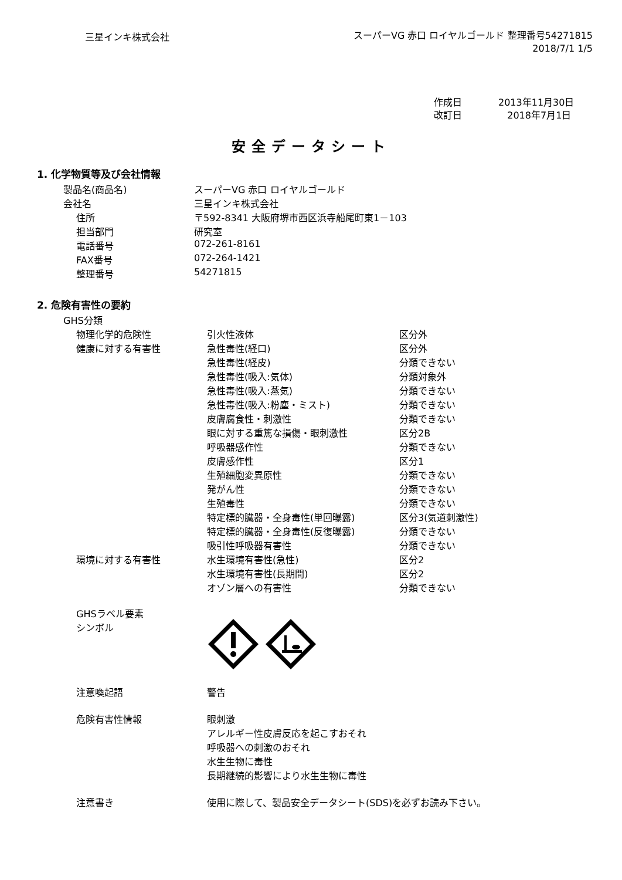三星インキ株式会社
スーパーVG 赤口 ロイヤルゴールド 整理番号54271815
2018/7/1 1/5
作成日 2013年11月30日
改訂日 2018年7月1日
安全データシート
1. 化学物質等及び会社情報
| 製品名(商品名) | スーパーVG 赤口 ロイヤルゴールド |
| 会社名 | 三星インキ株式会社 |
| 住所 | 〒592-8341 大阪府堺市西区浜寺船尾町東1－103 |
| 担当部門 | 研究室 |
| 電話番号 | 072-261-8161 |
| FAX番号 | 072-264-1421 |
| 整理番号 | 54271815 |
2. 危険有害性の要約
| GHS分類 | | |
| 物理化学的危険性 | 引火性液体 | 区分外 |
| 健康に対する有害性 | 急性毒性(経口) | 区分外 |
| | 急性毒性(経皮) | 分類できない |
| | 急性毒性(吸入:気体) | 分類対象外 |
| | 急性毒性(吸入:蒸気) | 分類できない |
| | 急性毒性(吸入:粉塵・ミスト) | 分類できない |
| | 皮膚腐食性・刺激性 | 分類できない |
| | 眼に対する重篤な損傷・眼刺激性 | 区分2B |
| | 呼吸器感作性 | 分類できない |
| | 皮膚感作性 | 区分1 |
| | 生殖細胞変異原性 | 分類できない |
| | 発がん性 | 分類できない |
| | 生殖毒性 | 分類できない |
| | 特定標的臓器・全身毒性(単回曝露) | 区分3(気道刺激性) |
| | 特定標的臓器・全身毒性(反復曝露) | 分類できない |
| | 吸引性呼吸器有害性 | 分類できない |
| 環境に対する有害性 | 水生環境有害性(急性) | 区分2 |
| | 水生環境有害性(長期間) | 区分2 |
| | オゾン層への有害性 | 分類できない |
| GHSラベル要素 シンボル | | |
| 注意喚起語 | 警告 | |
| 危険有害性情報 | 眼刺激 アレルギー性皮膚反応を起こすおそれ 呼吸器への刺激のおそれ 水生生物に毒性 長期継続的影響により水生生物に毒性 | |
| 注意書き | 使用に際して、製品安全データシート(SDS)を必ずお読み下さい。 | |